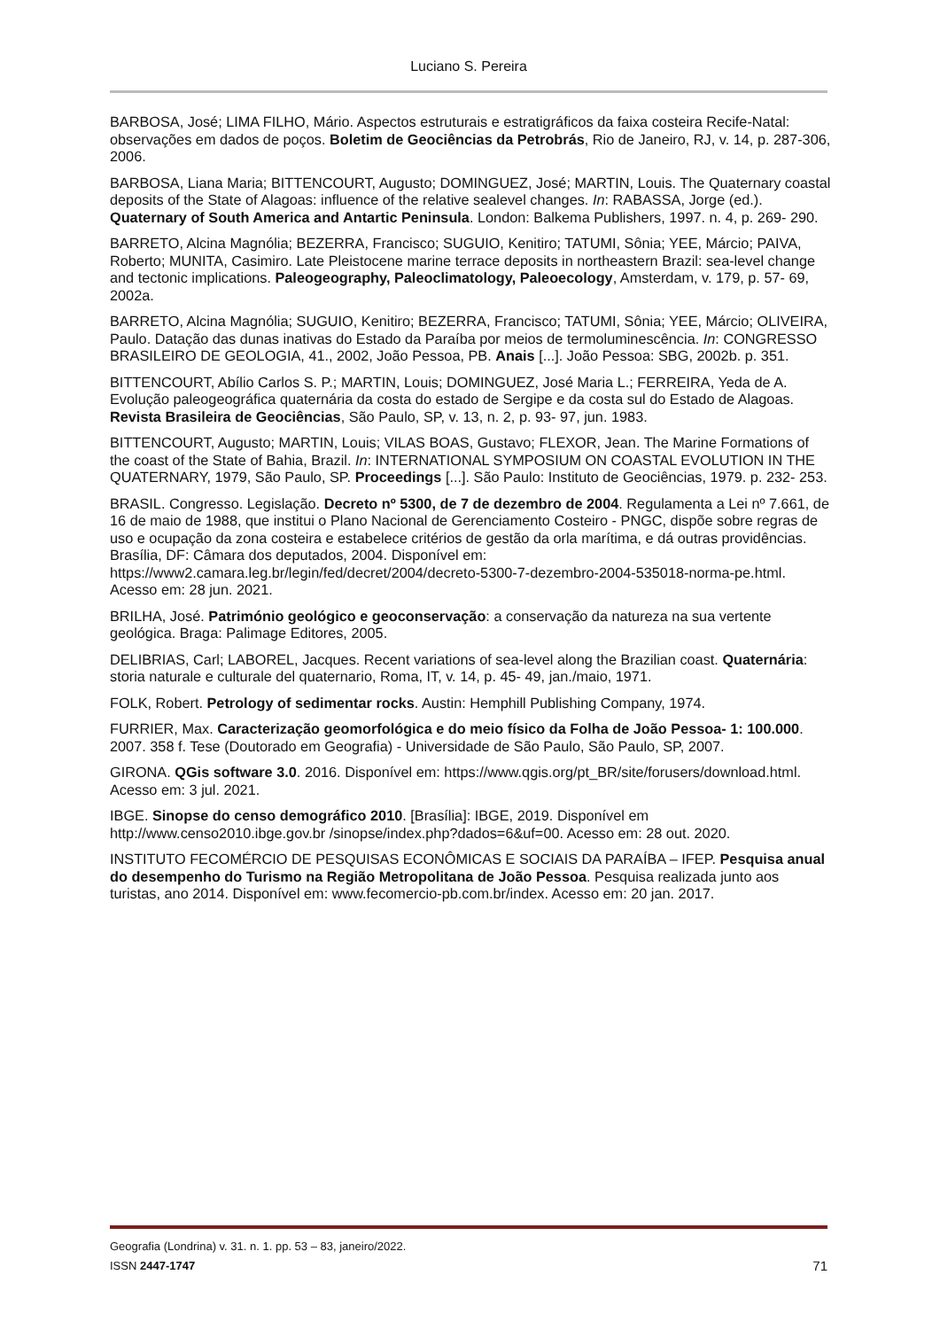Luciano S. Pereira
BARBOSA, José; LIMA FILHO, Mário. Aspectos estruturais e estratigráficos da faixa costeira Recife-Natal: observações em dados de poços. Boletim de Geociências da Petrobrás, Rio de Janeiro, RJ, v. 14, p. 287-306, 2006.
BARBOSA, Liana Maria; BITTENCOURT, Augusto; DOMINGUEZ, José; MARTIN, Louis. The Quaternary coastal deposits of the State of Alagoas: influence of the relative sealevel changes. In: RABASSA, Jorge (ed.). Quaternary of South America and Antartic Peninsula. London: Balkema Publishers, 1997. n. 4, p. 269- 290.
BARRETO, Alcina Magnólia; BEZERRA, Francisco; SUGUIO, Kenitiro; TATUMI, Sônia; YEE, Márcio; PAIVA, Roberto; MUNITA, Casimiro. Late Pleistocene marine terrace deposits in northeastern Brazil: sea-level change and tectonic implications. Paleogeography, Paleoclimatology, Paleoecology, Amsterdam, v. 179, p. 57- 69, 2002a.
BARRETO, Alcina Magnólia; SUGUIO, Kenitiro; BEZERRA, Francisco; TATUMI, Sônia; YEE, Márcio; OLIVEIRA, Paulo. Datação das dunas inativas do Estado da Paraíba por meios de termoluminescência. In: CONGRESSO BRASILEIRO DE GEOLOGIA, 41., 2002, João Pessoa, PB. Anais [...]. João Pessoa: SBG, 2002b. p. 351.
BITTENCOURT, Abílio Carlos S. P.; MARTIN, Louis; DOMINGUEZ, José Maria L.; FERREIRA, Yeda de A. Evolução paleogeográfica quaternária da costa do estado de Sergipe e da costa sul do Estado de Alagoas. Revista Brasileira de Geociências, São Paulo, SP, v. 13, n. 2, p. 93- 97, jun. 1983.
BITTENCOURT, Augusto; MARTIN, Louis; VILAS BOAS, Gustavo; FLEXOR, Jean. The Marine Formations of the coast of the State of Bahia, Brazil. In: INTERNATIONAL SYMPOSIUM ON COASTAL EVOLUTION IN THE QUATERNARY, 1979, São Paulo, SP. Proceedings [...]. São Paulo: Instituto de Geociências, 1979. p. 232- 253.
BRASIL. Congresso. Legislação. Decreto nº 5300, de 7 de dezembro de 2004. Regulamenta a Lei nº 7.661, de 16 de maio de 1988, que institui o Plano Nacional de Gerenciamento Costeiro - PNGC, dispõe sobre regras de uso e ocupação da zona costeira e estabelece critérios de gestão da orla marítima, e dá outras providências. Brasília, DF: Câmara dos deputados, 2004. Disponível em: https://www2.camara.leg.br/legin/fed/decret/2004/decreto-5300-7-dezembro-2004-535018-norma-pe.html. Acesso em: 28 jun. 2021.
BRILHA, José. Património geológico e geoconservação: a conservação da natureza na sua vertente geológica. Braga: Palimage Editores, 2005.
DELIBRIAS, Carl; LABOREL, Jacques. Recent variations of sea-level along the Brazilian coast. Quaternária: storia naturale e culturale del quaternario, Roma, IT, v. 14, p. 45- 49, jan./maio, 1971.
FOLK, Robert. Petrology of sedimentar rocks. Austin: Hemphill Publishing Company, 1974.
FURRIER, Max. Caracterização geomorfológica e do meio físico da Folha de João Pessoa- 1: 100.000. 2007. 358 f. Tese (Doutorado em Geografia) - Universidade de São Paulo, São Paulo, SP, 2007.
GIRONA. QGis software 3.0. 2016. Disponível em: https://www.qgis.org/pt_BR/site/forusers/download.html. Acesso em: 3 jul. 2021.
IBGE. Sinopse do censo demográfico 2010. [Brasília]: IBGE, 2019. Disponível em http://www.censo2010.ibge.gov.br /sinopse/index.php?dados=6&uf=00. Acesso em: 28 out. 2020.
INSTITUTO FECOMÉRCIO DE PESQUISAS ECONÔMICAS E SOCIAIS DA PARAÍBA – IFEP. Pesquisa anual do desempenho do Turismo na Região Metropolitana de João Pessoa. Pesquisa realizada junto aos turistas, ano 2014. Disponível em: www.fecomercio-pb.com.br/index. Acesso em: 20 jan. 2017.
Geografia (Londrina) v. 31. n. 1. pp. 53 – 83, janeiro/2022.
ISSN 2447-1747
71